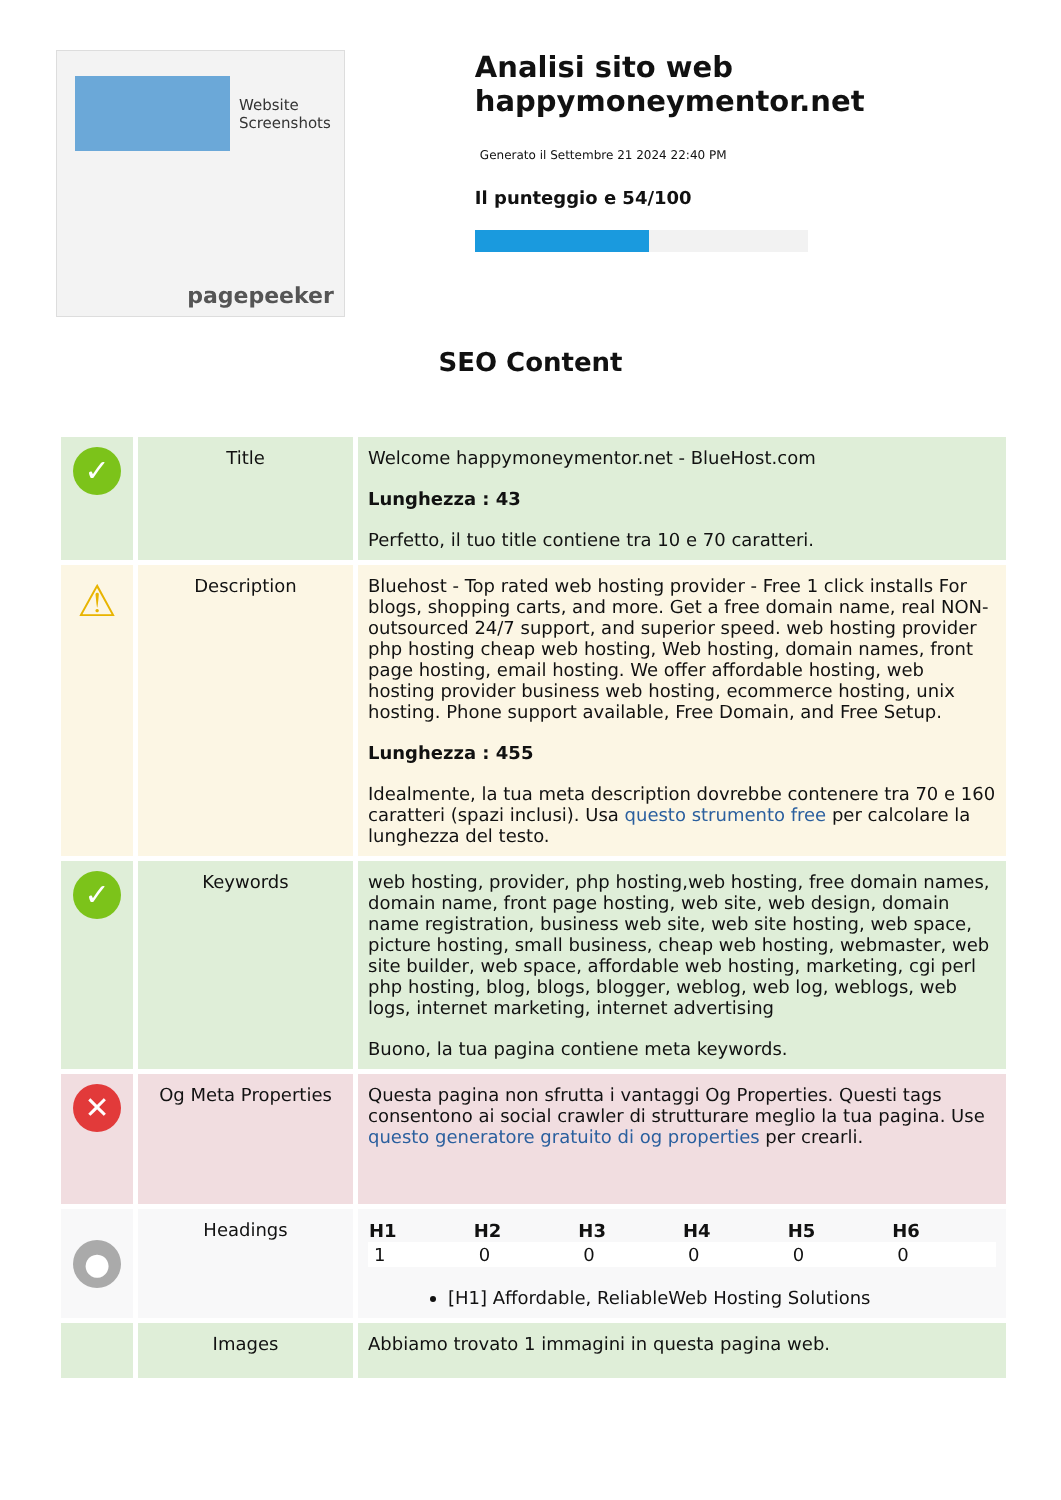Website Screenshots
pagepeeker
Analisi sito web happymoneymentor.net
Generato il Settembre 21 2024 22:40 PM
Il punteggio e 54/100
SEO Content
| ✓ | Title | Welcome happymoneymentor.net - BlueHost.com Lunghezza : 43 Perfetto, il tuo title contiene tra 10 e 70 caratteri. |
| ⚠ | Description | Bluehost - Top rated web hosting provider - Free 1 click installs For blogs, shopping carts, and more. Get a free domain name, real NON-outsourced 24/7 support, and superior speed. web hosting provider php hosting cheap web hosting, Web hosting, domain names, front page hosting, email hosting. We offer affordable hosting, web hosting provider business web hosting, ecommerce hosting, unix hosting. Phone support available, Free Domain, and Free Setup. Lunghezza : 455 Idealmente, la tua meta description dovrebbe contenere tra 70 e 160 caratteri (spazi inclusi). Usa questo strumento free per calcolare la lunghezza del testo. |
| ✓ | Keywords | web hosting, provider, php hosting,web hosting, free domain names, domain name, front page hosting, web site, web design, domain name registration, business web site, web site hosting, web space, picture hosting, small business, cheap web hosting, webmaster, web site builder, web space, affordable web hosting, marketing, cgi perl php hosting, blog, blogs, blogger, weblog, web log, weblogs, web logs, internet marketing, internet advertising Buono, la tua pagina contiene meta keywords. |
| ✕ | Og Meta Properties | Questa pagina non sfrutta i vantaggi Og Properties. Questi tags consentono ai social crawler di strutturare meglio la tua pagina. Use questo generatore gratuito di og properties per crearli. |
| ● | Headings | / H1 / H2 / H3 / H4 / H5 / H6 / / --- / --- / --- / --- / --- / --- / / 1 / 0 / 0 / 0 / 0 / 0 / [H1] Affordable, ReliableWeb Hosting Solutions |
| | Images | Abbiamo trovato 1 immagini in questa pagina web. |